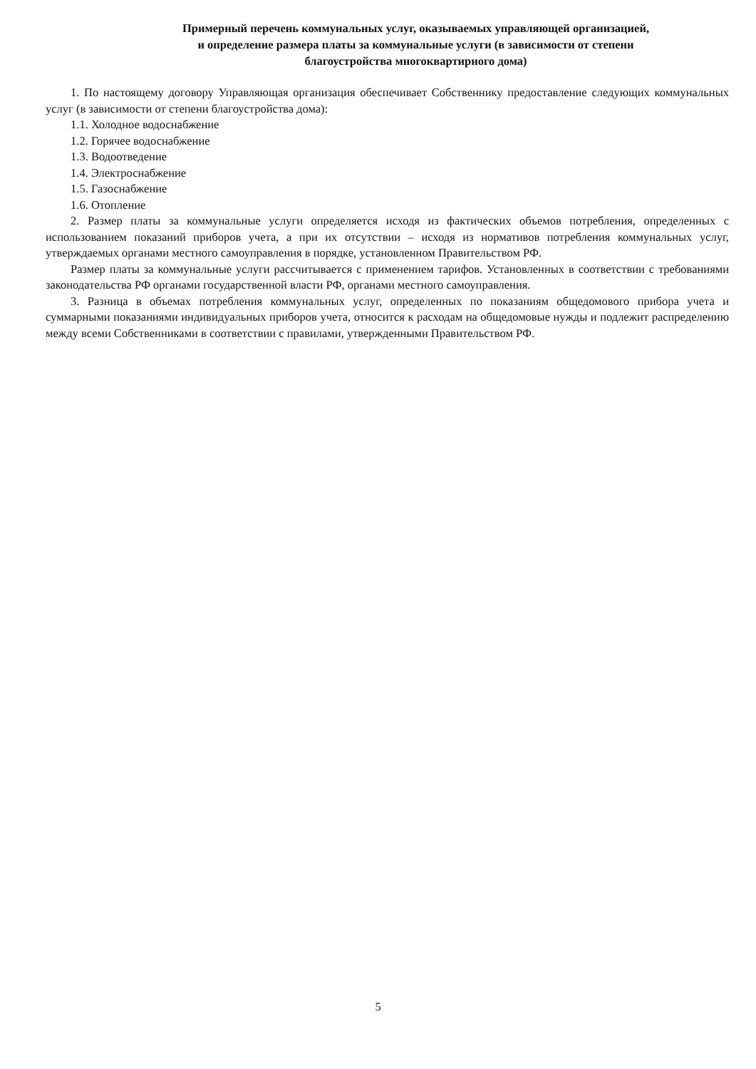Примерный перечень коммунальных услуг, оказываемых управляющей организацией,
и определение размера платы за коммунальные услуги (в зависимости от степени
благоустройства многоквартирного дома)
1. По настоящему договору Управляющая организация обеспечивает Собственнику предоставление следующих коммунальных услуг (в зависимости от степени благоустройства дома):
1.1. Холодное водоснабжение
1.2. Горячее водоснабжение
1.3. Водоотведение
1.4. Электроснабжение
1.5. Газоснабжение
1.6. Отопление
2. Размер платы за коммунальные услуги определяется исходя из фактических объемов потребления, определенных с использованием показаний приборов учета, а при их отсутствии – исходя из нормативов потребления коммунальных услуг, утверждаемых органами местного самоуправления в порядке, установленном Правительством РФ.
Размер платы за коммунальные услуги рассчитывается с применением тарифов. Установленных в соответствии с требованиями законодательства РФ органами государственной власти РФ, органами местного самоуправления.
3. Разница в объемах потребления коммунальных услуг, определенных по показаниям общедомового прибора учета и суммарными показаниями индивидуальных приборов учета, относится к расходам на общедомовые нужды и подлежит распределению между всеми Собственниками в соответствии с правилами, утвержденными Правительством РФ.
5